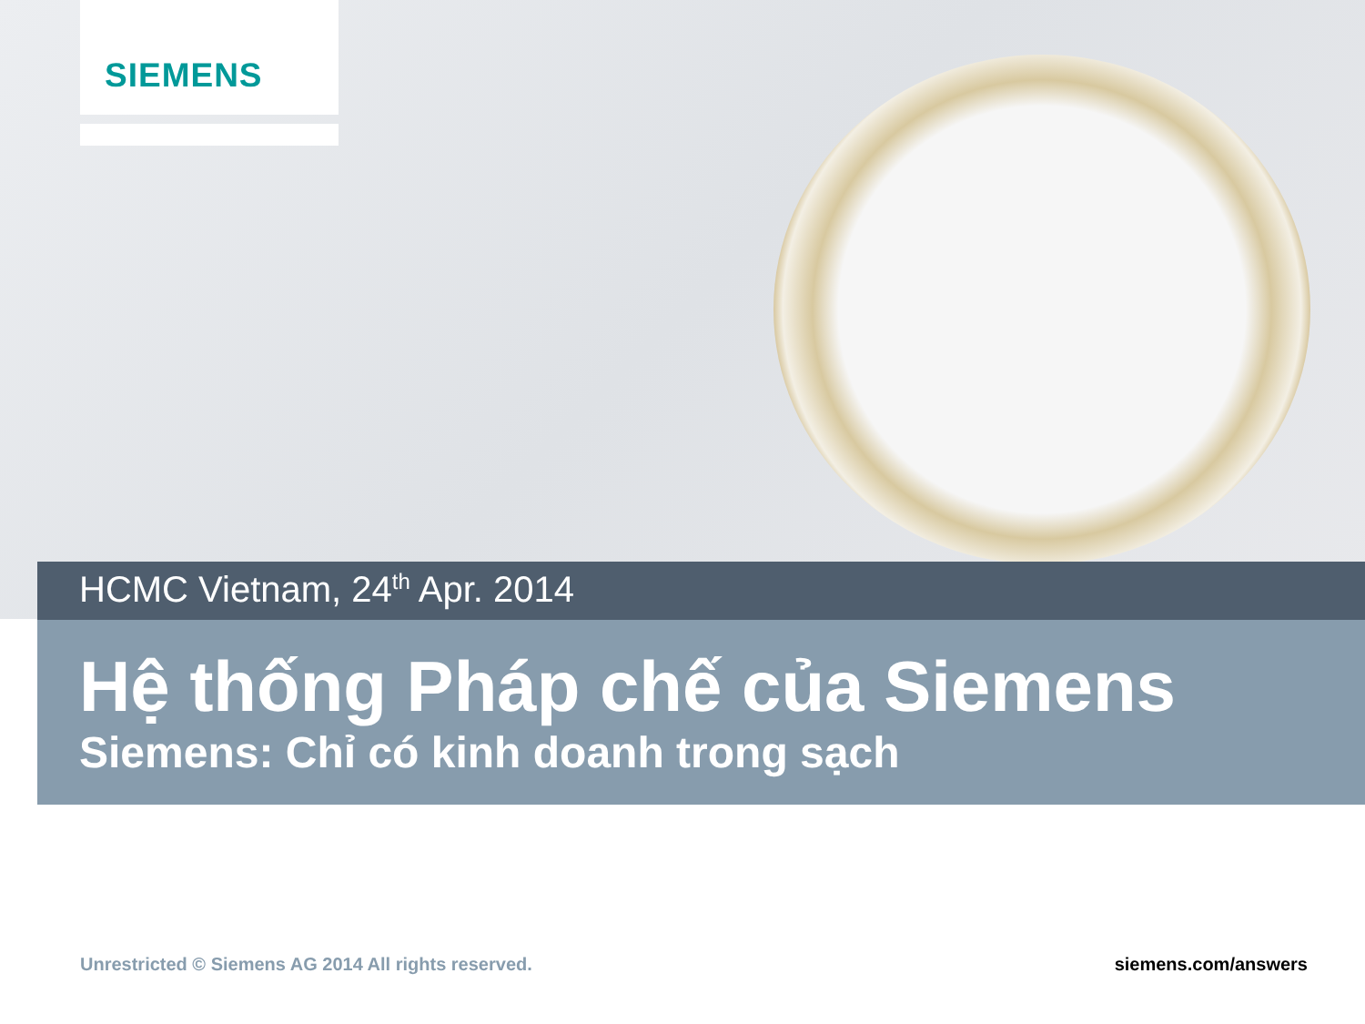SIEMENS
HCMC Vietnam, 24<sup>th</sup> Apr. 2014
Hệ thống Pháp chế của Siemens
Siemens: Chỉ có kinh doanh trong sạch
Unrestricted © Siemens AG 2014 All rights reserved. siemens.com/answers